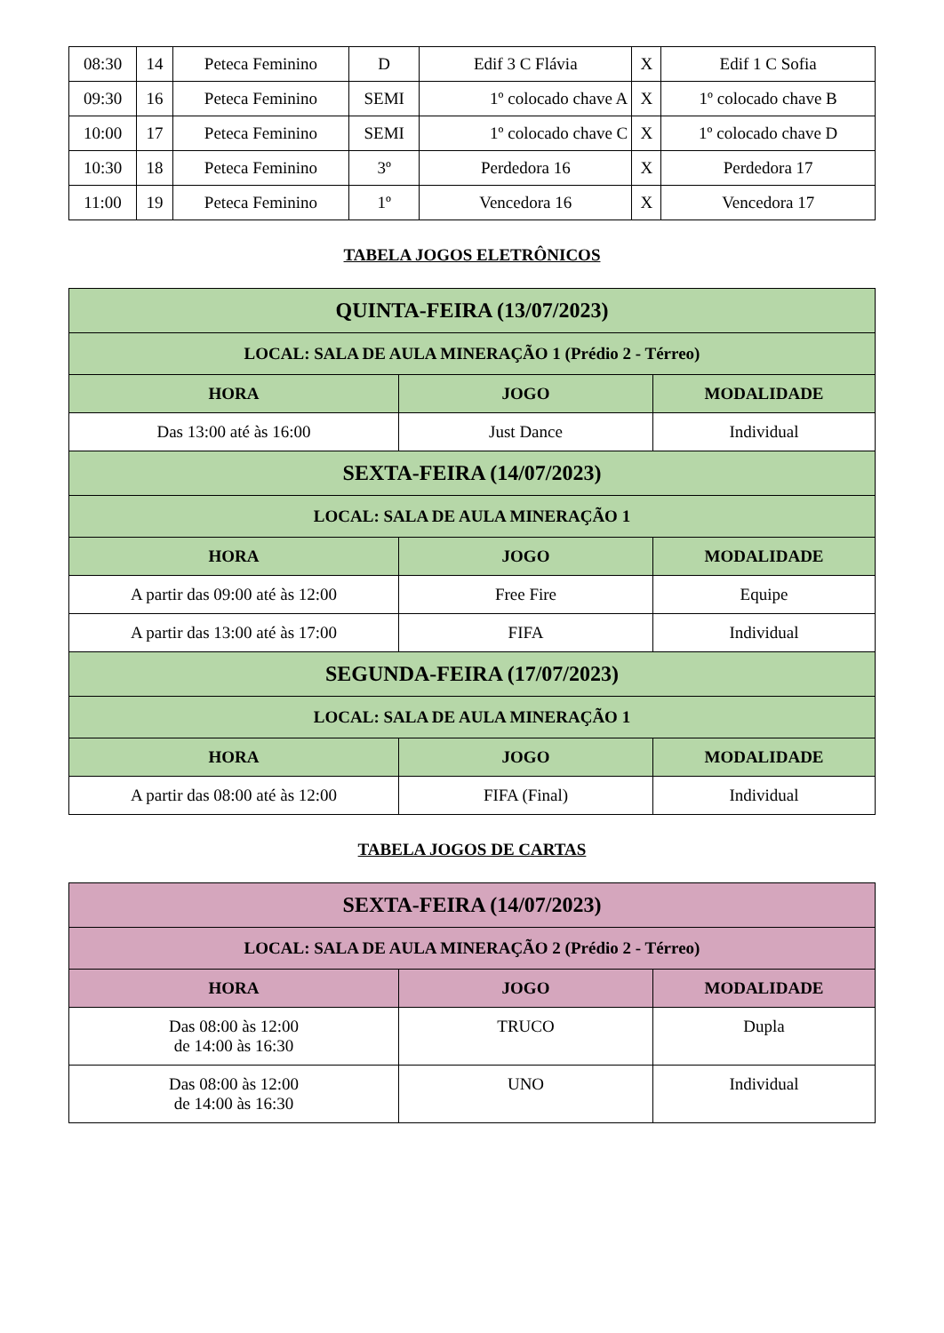| 08:30 | 14 | Peteca Feminino | D | Edif 3 C Flávia | X | Edif 1 C Sofia |
| 09:30 | 16 | Peteca Feminino | SEMI | 1º colocado chave A | X | 1º colocado chave B |
| 10:00 | 17 | Peteca Feminino | SEMI | 1º colocado chave C | X | 1º colocado chave D |
| 10:30 | 18 | Peteca Feminino | 3º | Perdedora 16 | X | Perdedora 17 |
| 11:00 | 19 | Peteca Feminino | 1º | Vencedora 16 | X | Vencedora 17 |
TABELA JOGOS ELETRÔNICOS
| QUINTA-FEIRA (13/07/2023) | | |
| --- | --- | --- |
| LOCAL: SALA DE AULA MINERAÇÃO 1 (Prédio 2 - Térreo) | | |
| HORA | JOGO | MODALIDADE |
| Das 13:00 até às 16:00 | Just Dance | Individual |
| SEXTA-FEIRA (14/07/2023) | | |
| LOCAL: SALA DE AULA MINERAÇÃO 1 | | |
| HORA | JOGO | MODALIDADE |
| A partir das 09:00 até às 12:00 | Free Fire | Equipe |
| A partir das 13:00 até às 17:00 | FIFA | Individual |
| SEGUNDA-FEIRA (17/07/2023) | | |
| LOCAL: SALA DE AULA MINERAÇÃO 1 | | |
| HORA | JOGO | MODALIDADE |
| A partir das 08:00 até às 12:00 | FIFA (Final) | Individual |
TABELA JOGOS DE CARTAS
| SEXTA-FEIRA (14/07/2023) | | |
| --- | --- | --- |
| LOCAL: SALA DE AULA MINERAÇÃO 2 (Prédio 2 - Térreo) | | |
| HORA | JOGO | MODALIDADE |
| Das 08:00 às 12:00 de 14:00 às 16:30 | TRUCO | Dupla |
| Das 08:00 às 12:00 de 14:00 às 16:30 | UNO | Individual |